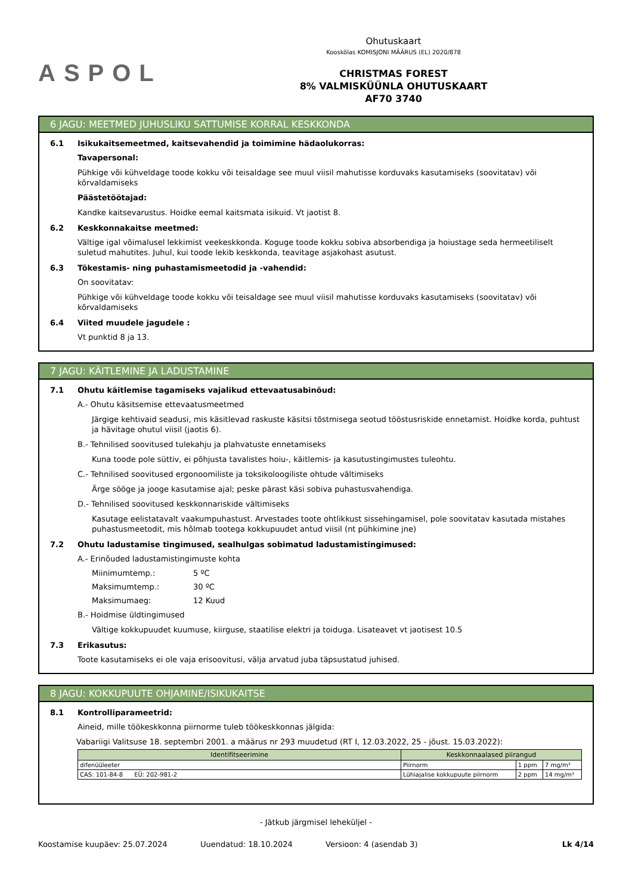ASPOL
Ohutuskaart
Kooskõlas KOMISJONI MÄÄRUS (EL) 2020/878
CHRISTMAS FOREST
8% VALMISKÜÜNLA OHUTUSKAART
AF70 3740
6 JAGU: MEETMED JUHUSLIKU SATTUMISE KORRAL KESKKONDA
6.1 Isikukaitsemeetmed, kaitsevahendid ja toimimine hädaolukorras:
Tavapersonal:
Pühkige või kühveldage toode kokku või teisaldage see muul viisil mahutisse korduvaks kasutamiseks (soovitatav) või kõrvaldamiseks
Päästetöötajad:
Kandke kaitsevarustus. Hoidke eemal kaitsmata isikuid. Vt jaotist 8.
6.2 Keskkonnakaitse meetmed:
Vältige igal võimalusel lekkimist veekeskkonda. Koguge toode kokku sobiva absorbendiga ja hoiustage seda hermeetiliselt suletud mahutites. Juhul, kui toode lekib keskkonda, teavitage asjakohast asutust.
6.3 Tõkestamis- ning puhastamismeetodid ja -vahendid:
On soovitatav:
Pühkige või kühveldage toode kokku või teisaldage see muul viisil mahutisse korduvaks kasutamiseks (soovitatav) või kõrvaldamiseks
6.4 Viited muudele jagudele :
Vt punktid 8 ja 13.
7 JAGU: KÄITLEMINE JA LADUSTAMINE
7.1 Ohutu käitlemise tagamiseks vajalikud ettevaatusabinõud:
A.- Ohutu käsitsemise ettevaatusmeetmed
Järgige kehtivaid seadusi, mis käsitlevad raskuste käsitsi tõstmisega seotud tööstusriskide ennetamist. Hoidke korda, puhtust ja hävitage ohutul viisil (jaotis 6).
B.- Tehnilised soovitused tulekahju ja plahvatuste ennetamiseks
Kuna toode pole süttiv, ei põhjusta tavalistes hoiu-, käitlemis- ja kasutustingimustes tuleohtu.
C.- Tehnilised soovitused ergonoomiliste ja toksikoloogiliste ohtude vältimiseks
Ärge sööge ja jooge kasutamise ajal; peske pärast käsi sobiva puhastusvahendiga.
D.- Tehnilised soovitused keskkonnariskide vältimiseks
Kasutage eelistatavalt vaakumpuhastust. Arvestades toote ohtlikkust sissehingamisel, pole soovitatav kasutada mistahes puhastusmeetodit, mis hõlmab tootega kokkupuudet antud viisil (nt pühkimine jne)
7.2 Ohutu ladustamise tingimused, sealhulgas sobimatud ladustamistingimused:
A.- Erinõuded ladustamistingimuste kohta
Miinimumtemp.: 5 ºC
Maksimumtemp.: 30 ºC
Maksimumaeg: 12 Kuud
B.- Hoidmise üldtingimused
Vältige kokkupuudet kuumuse, kiirguse, staatilise elektri ja toiduga. Lisateavet vt jaotisest 10.5
7.3 Erikasutus:
Toote kasutamiseks ei ole vaja erisoovitusi, välja arvatud juba täpsustatud juhised.
8 JAGU: KOKKUPUUTE OHJAMINE/ISIKUKAITSE
8.1 Kontrolliparameetrid:
Aineid, mille töökeskkonna piirnorme tuleb töökeskkonnas jälgida:
Vabariigi Valitsuse 18. septembri 2001. a määrus nr 293 muudetud (RT I, 12.03.2022, 25 - jõust. 15.03.2022):
| Identifitseerimine | Keskkonnaalased piirangud | | |
| --- | --- | --- | --- |
| difenüüleeter | Piirnorm | 1 ppm | 7 mg/m³ |
| CAS: 101-84-8 EÜ: 202-981-2 | Lühiajalise kokkupuute piirnorm | 2 ppm | 14 mg/m³ |
- Jätkub järgmisel leheküljel -
Koostamise kuupäev: 25.07.2024 Uuendatud: 18.10.2024 Versioon: 4 (asendab 3) Lk 4/14